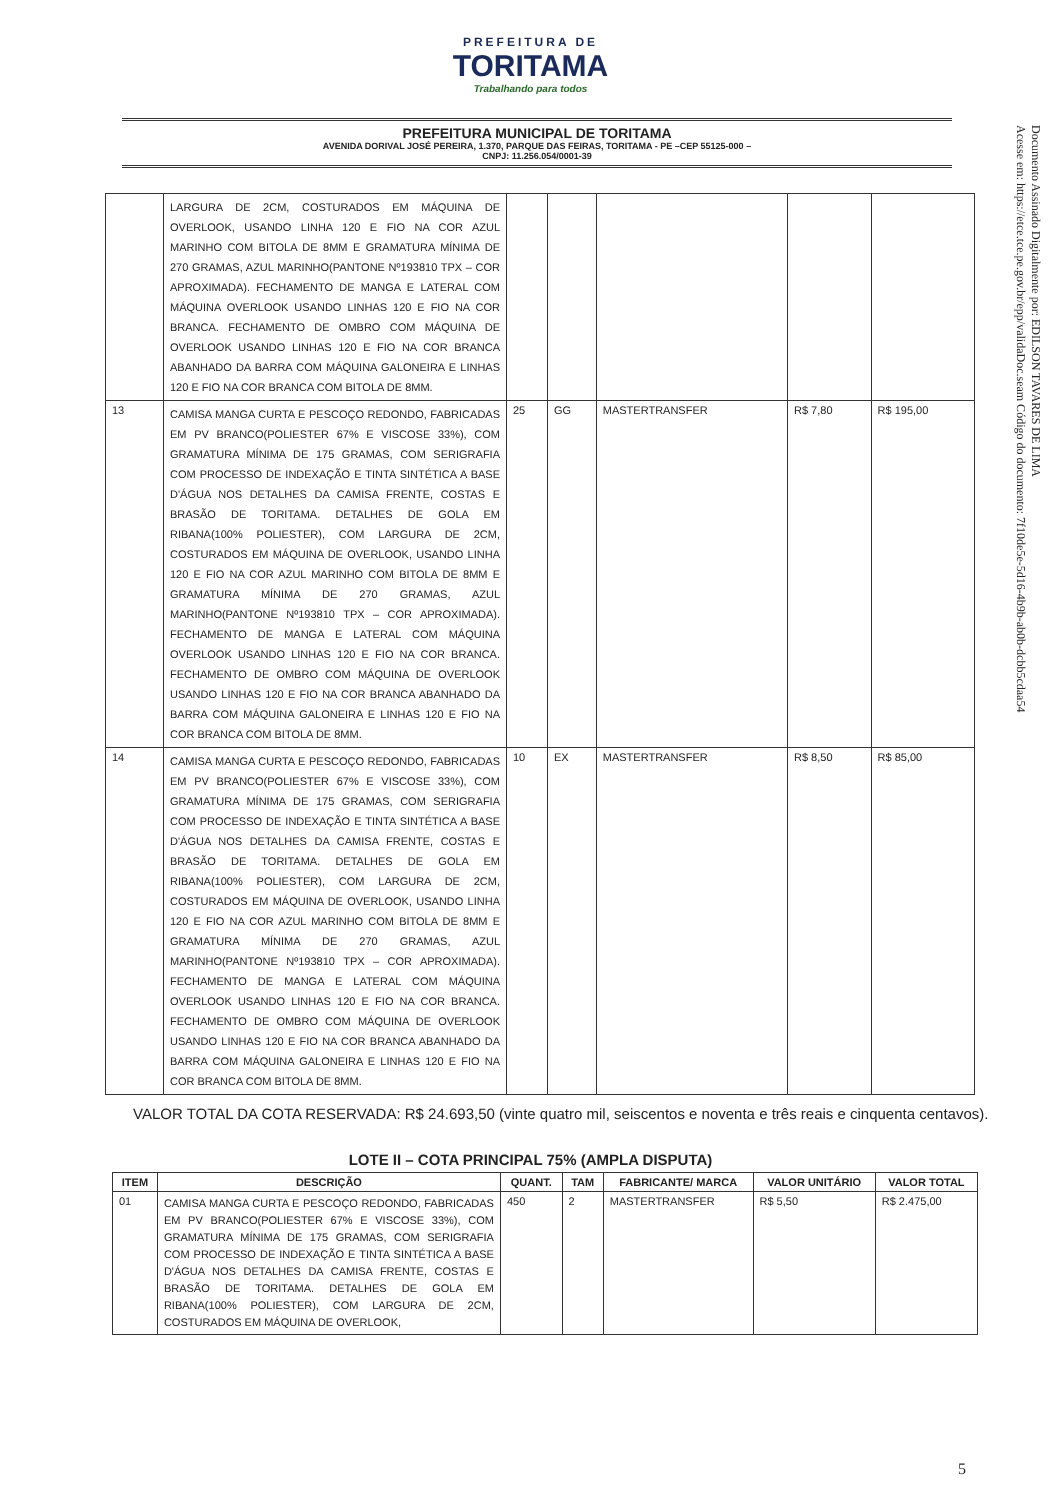PREFEITURA DE
TORITAMA
Trabalhando para todos
PREFEITURA MUNICIPAL DE TORITAMA
AVENIDA DORIVAL JOSÉ PEREIRA, 1.370, PARQUE DAS FEIRAS, TORITAMA - PE –CEP 55125-000 –
CNPJ: 11.256.054/0001-39
Documento Assinado Digitalmente por: EDILSON TAVARES DE LIMA
Acesse em: https://etce.tce.pe.gov.br/epp/validaDoc.seam Código do documento: 7f10de5e-5d16-4b9b-ab0b-dcbb5cdaa54
| | LARGURA DE 2CM, COSTURADOS EM MÁQUINA DE OVERLOOK, USANDO LINHA 120 E FIO NA COR AZUL MARINHO COM BITOLA DE 8MM E GRAMATURA MÍNIMA DE 270 GRAMAS, AZUL MARINHO(PANTONE Nº193810 TPX – COR APROXIMADA). FECHAMENTO DE MANGA E LATERAL COM MÁQUINA OVERLOOK USANDO LINHAS 120 E FIO NA COR BRANCA. FECHAMENTO DE OMBRO COM MÁQUINA DE OVERLOOK USANDO LINHAS 120 E FIO NA COR BRANCA ABANHADO DA BARRA COM MÁQUINA GALONEIRA E LINHAS 120 E FIO NA COR BRANCA COM BITOLA DE 8MM. | | | | | |
| 13 | CAMISA MANGA CURTA E PESCOÇO REDONDO, FABRICADAS EM PV BRANCO(POLIESTER 67% E VISCOSE 33%), COM GRAMATURA MÍNIMA DE 175 GRAMAS, COM SERIGRAFIA COM PROCESSO DE INDEXAÇÃO E TINTA SINTÉTICA A BASE D'ÁGUA NOS DETALHES DA CAMISA FRENTE, COSTAS E BRASÃO DE TORITAMA. DETALHES DE GOLA EM RIBANA(100% POLIESTER), COM LARGURA DE 2CM, COSTURADOS EM MÁQUINA DE OVERLOOK, USANDO LINHA 120 E FIO NA COR AZUL MARINHO COM BITOLA DE 8MM E GRAMATURA MÍNIMA DE 270 GRAMAS, AZUL MARINHO(PANTONE Nº193810 TPX – COR APROXIMADA). FECHAMENTO DE MANGA E LATERAL COM MÁQUINA OVERLOOK USANDO LINHAS 120 E FIO NA COR BRANCA. FECHAMENTO DE OMBRO COM MÁQUINA DE OVERLOOK USANDO LINHAS 120 E FIO NA COR BRANCA ABANHADO DA BARRA COM MÁQUINA GALONEIRA E LINHAS 120 E FIO NA COR BRANCA COM BITOLA DE 8MM. | 25 | GG | MASTERTRANSFER | R$ 7,80 | R$ 195,00 |
| 14 | CAMISA MANGA CURTA E PESCOÇO REDONDO, FABRICADAS EM PV BRANCO(POLIESTER 67% E VISCOSE 33%), COM GRAMATURA MÍNIMA DE 175 GRAMAS, COM SERIGRAFIA COM PROCESSO DE INDEXAÇÃO E TINTA SINTÉTICA A BASE D'ÁGUA NOS DETALHES DA CAMISA FRENTE, COSTAS E BRASÃO DE TORITAMA. DETALHES DE GOLA EM RIBANA(100% POLIESTER), COM LARGURA DE 2CM, COSTURADOS EM MÁQUINA DE OVERLOOK, USANDO LINHA 120 E FIO NA COR AZUL MARINHO COM BITOLA DE 8MM E GRAMATURA MÍNIMA DE 270 GRAMAS, AZUL MARINHO(PANTONE Nº193810 TPX – COR APROXIMADA). FECHAMENTO DE MANGA E LATERAL COM MÁQUINA OVERLOOK USANDO LINHAS 120 E FIO NA COR BRANCA. FECHAMENTO DE OMBRO COM MÁQUINA DE OVERLOOK USANDO LINHAS 120 E FIO NA COR BRANCA ABANHADO DA BARRA COM MÁQUINA GALONEIRA E LINHAS 120 E FIO NA COR BRANCA COM BITOLA DE 8MM. | 10 | EX | MASTERTRANSFER | R$ 8,50 | R$ 85,00 |
VALOR TOTAL DA COTA RESERVADA: R$ 24.693,50 (vinte quatro mil, seiscentos e noventa e três reais e cinquenta centavos).
LOTE II – COTA PRINCIPAL 75% (AMPLA DISPUTA)
| ITEM | DESCRIÇÃO | QUANT. | TAM | FABRICANTE/ MARCA | VALOR UNITÁRIO | VALOR TOTAL |
| --- | --- | --- | --- | --- | --- | --- |
| 01 | CAMISA MANGA CURTA E PESCOÇO REDONDO, FABRICADAS EM PV BRANCO(POLIESTER 67% E VISCOSE 33%), COM GRAMATURA MÍNIMA DE 175 GRAMAS, COM SERIGRAFIA COM PROCESSO DE INDEXAÇÃO E TINTA SINTÉTICA A BASE D'ÁGUA NOS DETALHES DA CAMISA FRENTE, COSTAS E BRASÃO DE TORITAMA. DETALHES DE GOLA EM RIBANA(100% POLIESTER), COM LARGURA DE 2CM, COSTURADOS EM MÁQUINA DE OVERLOOK, | 450 | 2 | MASTERTRANSFER | R$ 5,50 | R$ 2.475,00 |
5